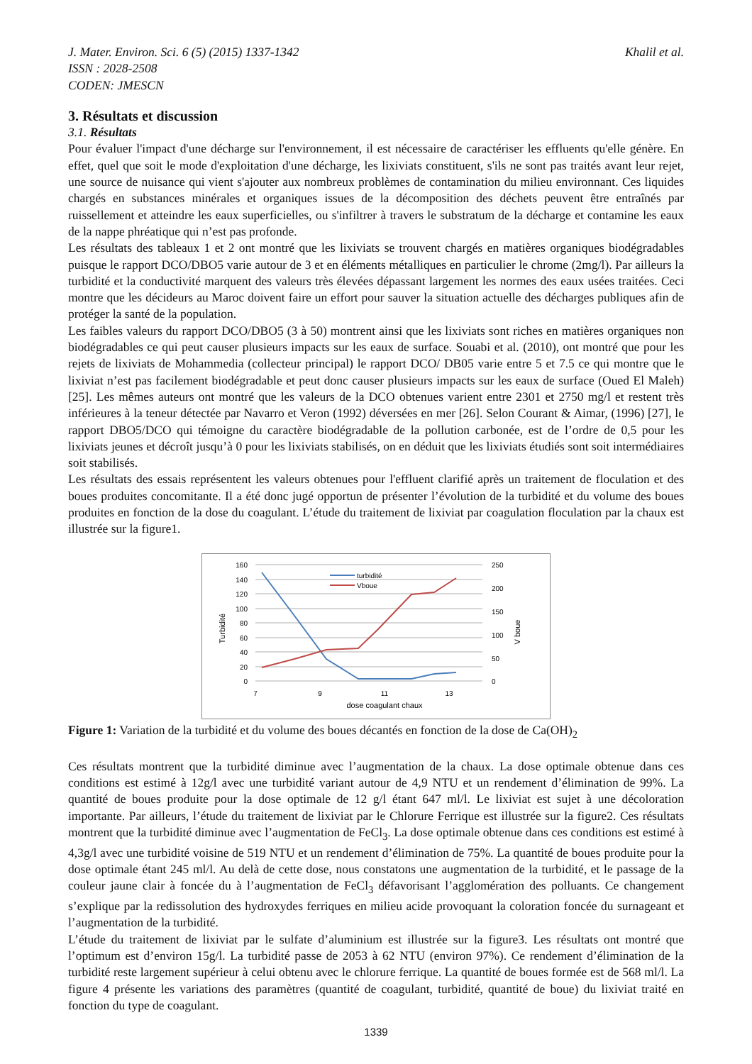J. Mater. Environ. Sci. 6 (5) (2015) 1337-1342 Khalil et al.
ISSN : 2028-2508
CODEN: JMESCN
3. Résultats et discussion
3.1. Résultats
Pour évaluer l'impact d'une décharge sur l'environnement, il est nécessaire de caractériser les effluents qu'elle génère. En effet, quel que soit le mode d'exploitation d'une décharge, les lixiviats constituent, s'ils ne sont pas traités avant leur rejet, une source de nuisance qui vient s'ajouter aux nombreux problèmes de contamination du milieu environnant. Ces liquides chargés en substances minérales et organiques issues de la décomposition des déchets peuvent être entraînés par ruissellement et atteindre les eaux superficielles, ou s'infiltrer à travers le substratum de la décharge et contamine les eaux de la nappe phréatique qui n’est pas profonde.
Les résultats des tableaux 1 et 2 ont montré que les lixiviats se trouvent chargés en matières organiques biodégradables puisque le rapport DCO/DBO5 varie autour de 3 et en éléments métalliques en particulier le chrome (2mg/l). Par ailleurs la turbidité et la conductivité marquent des valeurs très élevées dépassant largement les normes des eaux usées traitées. Ceci montre que les décideurs au Maroc doivent faire un effort pour sauver la situation actuelle des décharges publiques afin de protéger la santé de la population.
Les faibles valeurs du rapport DCO/DBO5 (3 à 50) montrent ainsi que les lixiviats sont riches en matières organiques non biodégradables ce qui peut causer plusieurs impacts sur les eaux de surface. Souabi et al. (2010), ont montré que pour les rejets de lixiviats de Mohammedia (collecteur principal) le rapport DCO/ DB05 varie entre 5 et 7.5 ce qui montre que le lixiviat n’est pas facilement biodégradable et peut donc causer plusieurs impacts sur les eaux de surface (Oued El Maleh) [25]. Les mêmes auteurs ont montré que les valeurs de la DCO obtenues varient entre 2301 et 2750 mg/l et restent très inférieures à la teneur détectée par Navarro et Veron (1992) déversées en mer [26]. Selon Courant & Aimar, (1996) [27], le rapport DBO5/DCO qui témoigne du caractère biodégradable de la pollution carbonée, est de l’ordre de 0,5 pour les lixiviats jeunes et décroît jusqu’à 0 pour les lixiviats stabilisés, on en déduit que les lixiviats étudiés sont soit intermédiaires soit stabilisés.
Les résultats des essais représentent les valeurs obtenues pour l'effluent clarifié après un traitement de floculation et des boues produites concomitante. Il a été donc jugé opportun de présenter l’évolution de la turbidité et du volume des boues produites en fonction de la dose du coagulant. L’étude du traitement de lixiviat par coagulation floculation par la chaux est illustrée sur la figure1.
160
140
120
100
80
60
40
20
0
250
200
150
100
50
0
7
9
11
13
dose coagulant chaux
Turbidité
V boue
turbidité
Vboue
Figure 1: Variation de la turbidité et du volume des boues décantés en fonction de la dose de Ca(OH)<sub>2</sub>
Ces résultats montrent que la turbidité diminue avec l’augmentation de la chaux. La dose optimale obtenue dans ces conditions est estimé à 12g/l avec une turbidité variant autour de 4,9 NTU et un rendement d’élimination de 99%. La quantité de boues produite pour la dose optimale de 12 g/l étant 647 ml/l. Le lixiviat est sujet à une décoloration importante. Par ailleurs, l’étude du traitement de lixiviat par le Chlorure Ferrique est illustrée sur la figure2. Ces résultats montrent que la turbidité diminue avec l’augmentation de FeCl<sub>3</sub>. La dose optimale obtenue dans ces conditions est estimé à 4,3g/l avec une turbidité voisine de 519 NTU et un rendement d’élimination de 75%. La quantité de boues produite pour la dose optimale étant 245 ml/l. Au delà de cette dose, nous constatons une augmentation de la turbidité, et le passage de la couleur jaune clair à foncée du à l’augmentation de FeCl<sub>3</sub> défavorisant l’agglomération des polluants. Ce changement s’explique par la redissolution des hydroxydes ferriques en milieu acide provoquant la coloration foncée du surnageant et l’augmentation de la turbidité.
L’étude du traitement de lixiviat par le sulfate d’aluminium est illustrée sur la figure3. Les résultats ont montré que l’optimum est d’environ 15g/l. La turbidité passe de 2053 à 62 NTU (environ 97%). Ce rendement d’élimination de la turbidité reste largement supérieur à celui obtenu avec le chlorure ferrique. La quantité de boues formée est de 568 ml/l. La figure 4 présente les variations des paramètres (quantité de coagulant, turbidité, quantité de boue) du lixiviat traité en fonction du type de coagulant.
1339